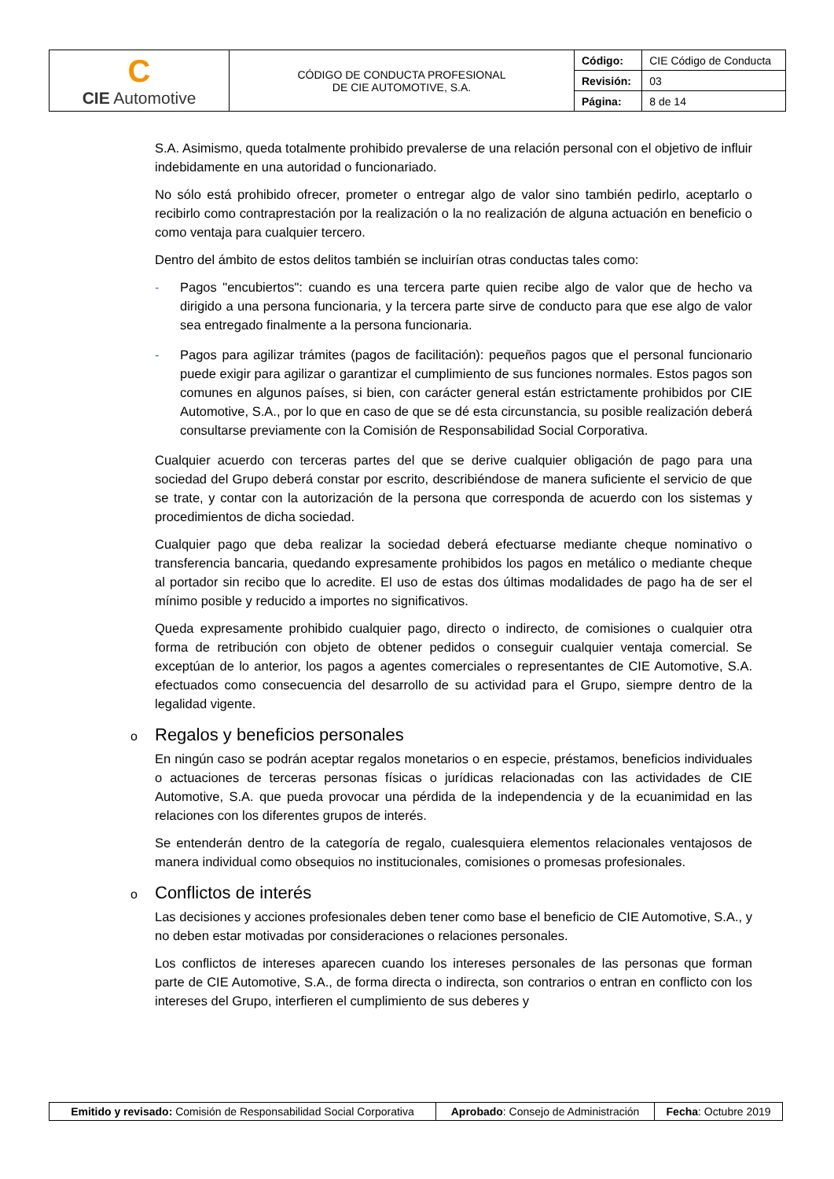| C CIE Automotive | CÓDIGO DE CONDUCTA PROFESIONAL DE CIE AUTOMOTIVE, S.A. | Código: | CIE Código de Conducta |
| | | Revisión: | 03 |
| | | Página: | 8 de 14 |
S.A. Asimismo, queda totalmente prohibido prevalerse de una relación personal con el objetivo de influir indebidamente en una autoridad o funcionariado.
No sólo está prohibido ofrecer, prometer o entregar algo de valor sino también pedirlo, aceptarlo o recibirlo como contraprestación por la realización o la no realización de alguna actuación en beneficio o como ventaja para cualquier tercero.
Dentro del ámbito de estos delitos también se incluirían otras conductas tales como:
- Pagos "encubiertos": cuando es una tercera parte quien recibe algo de valor que de hecho va dirigido a una persona funcionaria, y la tercera parte sirve de conducto para que ese algo de valor sea entregado finalmente a la persona funcionaria.
- Pagos para agilizar trámites (pagos de facilitación): pequeños pagos que el personal funcionario puede exigir para agilizar o garantizar el cumplimiento de sus funciones normales. Estos pagos son comunes en algunos países, si bien, con carácter general están estrictamente prohibidos por CIE Automotive, S.A., por lo que en caso de que se dé esta circunstancia, su posible realización deberá consultarse previamente con la Comisión de Responsabilidad Social Corporativa.
Cualquier acuerdo con terceras partes del que se derive cualquier obligación de pago para una sociedad del Grupo deberá constar por escrito, describiéndose de manera suficiente el servicio de que se trate, y contar con la autorización de la persona que corresponda de acuerdo con los sistemas y procedimientos de dicha sociedad.
Cualquier pago que deba realizar la sociedad deberá efectuarse mediante cheque nominativo o transferencia bancaria, quedando expresamente prohibidos los pagos en metálico o mediante cheque al portador sin recibo que lo acredite. El uso de estas dos últimas modalidades de pago ha de ser el mínimo posible y reducido a importes no significativos.
Queda expresamente prohibido cualquier pago, directo o indirecto, de comisiones o cualquier otra forma de retribución con objeto de obtener pedidos o conseguir cualquier ventaja comercial. Se exceptúan de lo anterior, los pagos a agentes comerciales o representantes de CIE Automotive, S.A. efectuados como consecuencia del desarrollo de su actividad para el Grupo, siempre dentro de la legalidad vigente.
o Regalos y beneficios personales
En ningún caso se podrán aceptar regalos monetarios o en especie, préstamos, beneficios individuales o actuaciones de terceras personas físicas o jurídicas relacionadas con las actividades de CIE Automotive, S.A. que pueda provocar una pérdida de la independencia y de la ecuanimidad en las relaciones con los diferentes grupos de interés.
Se entenderán dentro de la categoría de regalo, cualesquiera elementos relacionales ventajosos de manera individual como obsequios no institucionales, comisiones o promesas profesionales.
o Conflictos de interés
Las decisiones y acciones profesionales deben tener como base el beneficio de CIE Automotive, S.A., y no deben estar motivadas por consideraciones o relaciones personales.
Los conflictos de intereses aparecen cuando los intereses personales de las personas que forman parte de CIE Automotive, S.A., de forma directa o indirecta, son contrarios o entran en conflicto con los intereses del Grupo, interfieren el cumplimiento de sus deberes y
| Emitido y revisado: Comisión de Responsabilidad Social Corporativa | Aprobado : Consejo de Administración | Fecha : Octubre 2019 |